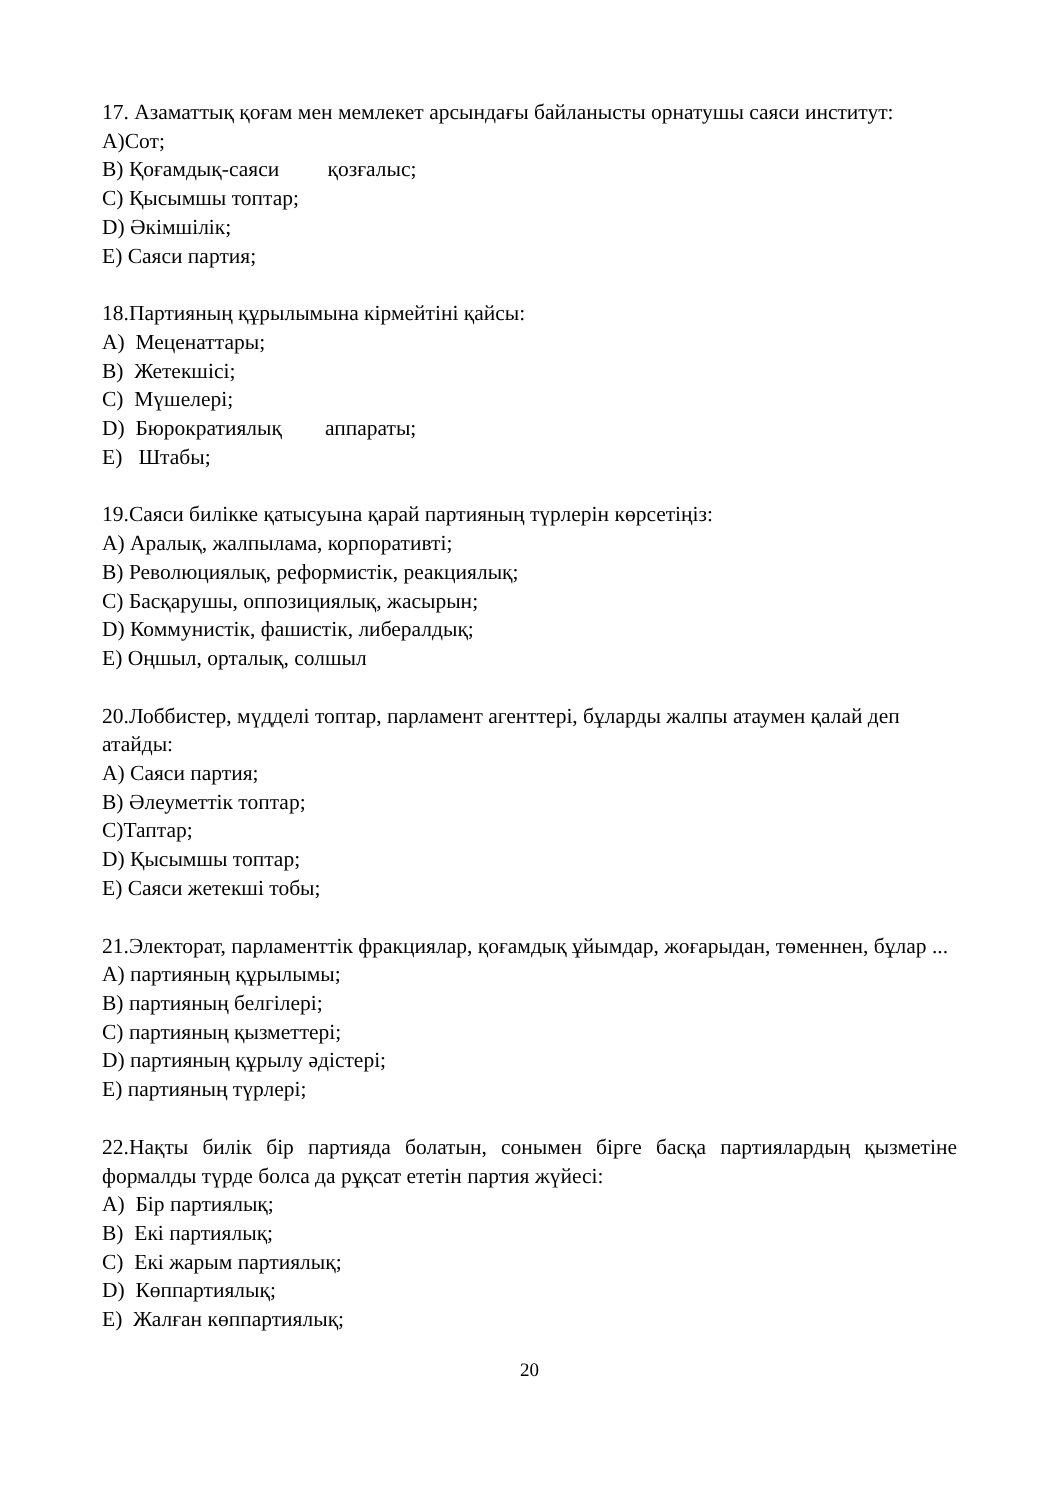17. Азаматтық қоғам мен мемлекет арсындағы байланысты орнатушы саяси институт:
A)Сот;
B) Қоғамдық-саяси қозғалыс;
C) Қысымшы топтар;
D) Әкімшілік;
E) Саяси партия;
18.Партияның құрылымына кірмейтіні қайсы:
A) Меценаттары;
B) Жетекшісі;
C) Мүшелері;
D) Бюрократиялық аппараты;
E) Штабы;
19.Саяси билікке қатысуына қарай партияның түрлерін көрсетіңіз:
A) Аралық, жалпылама, корпоративті;
B) Революциялық, реформистік, реакциялық;
C) Басқарушы, оппозициялық, жасырын;
D) Коммунистік, фашистік, либералдық;
E) Оңшыл, орталық, солшыл
20.Лоббистер, мүдделі топтар, парламент агенттері, бұларды жалпы атаумен қалай деп атайды:
A) Саяси партия;
B) Әлеуметтік топтар;
C)Таптар;
D) Қысымшы топтар;
E) Саяси жетекші тобы;
21.Электорат, парламенттік фракциялар, қоғамдық ұйымдар, жоғарыдан, төменнен, бұлар ...
A) партияның құрылымы;
B) партияның белгілері;
C) партияның қызметтері;
D) партияның құрылу әдістері;
E) партияның түрлері;
22.Нақты билік бір партияда болатын, сонымен бірге басқа партиялардың қызметіне формалды түрде болса да рұқсат ететін партия жүйесі:
A) Бір партиялық;
B) Екі партиялық;
C) Екі жарым партиялық;
D) Көппартиялық;
E) Жалған көппартиялық;
20